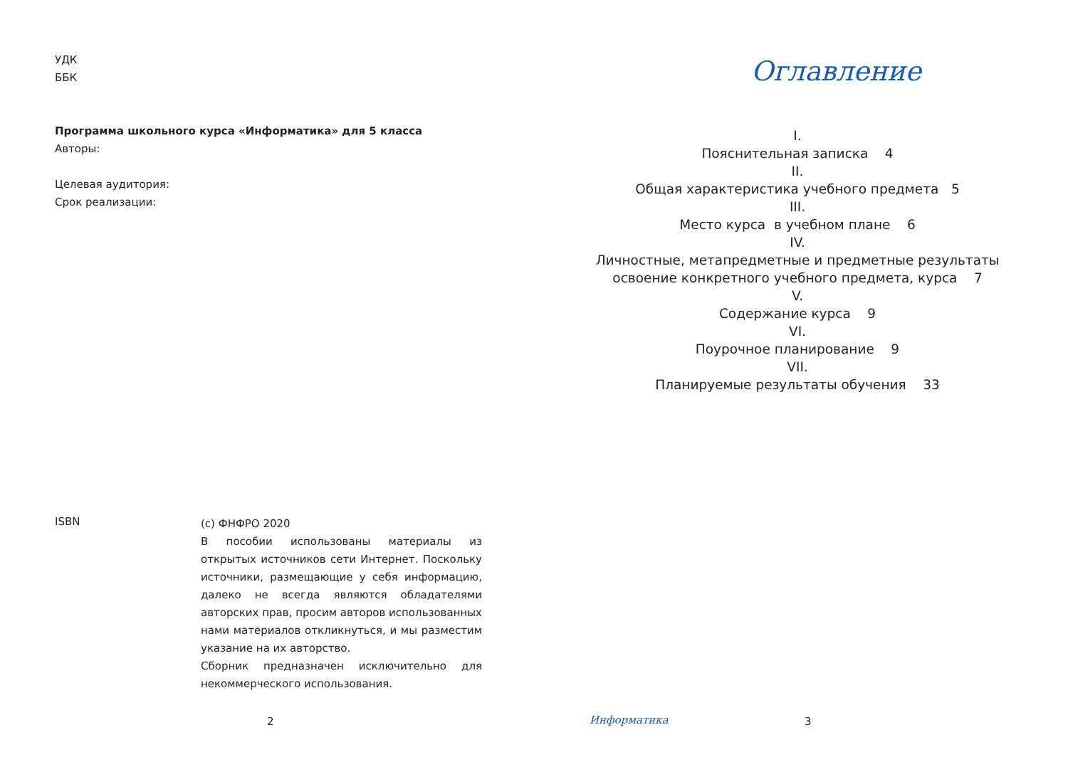УДК
ББК
Программа школьного курса «Информатика» для 5 класса
Авторы:
Целевая аудитория:
Срок реализации:
ISBN
(с) ФНФРО 2020
В пособии использованы материалы из открытых источников сети Интернет. Поскольку источники, размещающие у себя информацию, далеко не всегда являются обладателями авторских прав, просим авторов использованных нами материалов откликнуться, и мы разместим указание на их авторство.
Сборник предназначен исключительно для некоммерческого использования.
2
Оглавление
I.
Пояснительная записка 4
II.
Общая характеристика учебного предмета 5
III.
Место курса в учебном плане 6
IV.
Личностные, метапредметные и предметные результаты освоение конкретного учебного предмета, курса 7
V.
Содержание курса 9
VI.
Поурочное планирование 9
VII.
Планируемые результаты обучения 33
Информатика 3